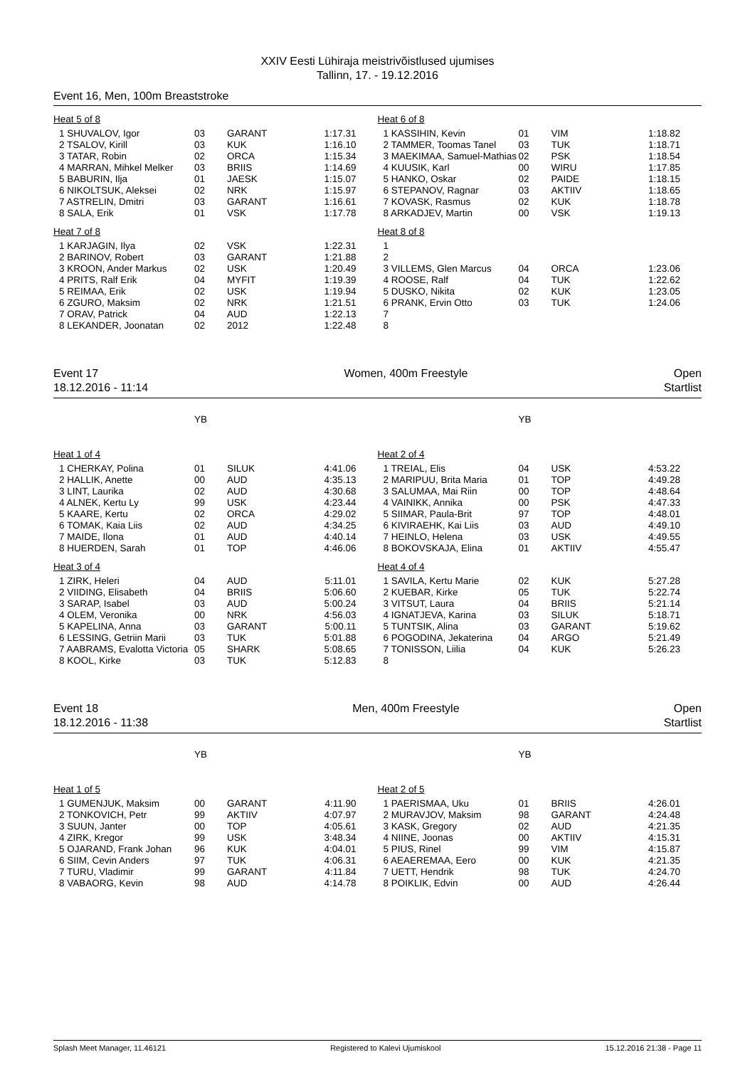XXIV Eesti Lühiraja meistrivõistlused ujumises
Tallinn, 17. - 19.12.2016
Event 16, Men, 100m Breaststroke
| Heat 5 of 8 | | | |
| 1 SHUVALOV, Igor | 03 | GARANT | 1:17.31 |
| 2 TSALOV, Kirill | 03 | KUK | 1:16.10 |
| 3 TATAR, Robin | 02 | ORCA | 1:15.34 |
| 4 MARRAN, Mihkel Melker | 03 | BRIIS | 1:14.69 |
| 5 BABURIN, Ilja | 01 | JAESK | 1:15.07 |
| 6 NIKOLTSUK, Aleksei | 02 | NRK | 1:15.97 |
| 7 ASTRELIN, Dmitri | 03 | GARANT | 1:16.61 |
| 8 SALA, Erik | 01 | VSK | 1:17.78 |
| Heat 7 of 8 | | | |
| 1 KARJAGIN, Ilya | 02 | VSK | 1:22.31 |
| 2 BARINOV, Robert | 03 | GARANT | 1:21.88 |
| 3 KROON, Ander Markus | 02 | USK | 1:20.49 |
| 4 PRITS, Ralf Erik | 04 | MYFIT | 1:19.39 |
| 5 REIMAA, Erik | 02 | USK | 1:19.94 |
| 6 ZGURO, Maksim | 02 | NRK | 1:21.51 |
| 7 ORAV, Patrick | 04 | AUD | 1:22.13 |
| 8 LEKANDER, Joonatan | 02 | 2012 | 1:22.48 |
| Heat 6 of 8 | | | |
| 1 KASSIHIN, Kevin | 01 | VIM | 1:18.82 |
| 2 TAMMER, Toomas Tanel | 03 | TUK | 1:18.71 |
| 3 MAEKIMAA, Samuel-Mathias | 02 | PSK | 1:18.54 |
| 4 KUUSIK, Karl | 00 | WIRU | 1:17.85 |
| 5 HANKO, Oskar | 02 | PAIDE | 1:18.15 |
| 6 STEPANOV, Ragnar | 03 | AKTIIV | 1:18.65 |
| 7 KOVASK, Rasmus | 02 | KUK | 1:18.78 |
| 8 ARKADJEV, Martin | 00 | VSK | 1:19.13 |
| Heat 8 of 8 | | | |
| 1 | | | |
| 2 | | | |
| 3 VILLEMS, Glen Marcus | 04 | ORCA | 1:23.06 |
| 4 ROOSE, Ralf | 04 | TUK | 1:22.62 |
| 5 DUSKO, Nikita | 02 | KUK | 1:23.05 |
| 6 PRANK, Ervin Otto | 03 | TUK | 1:24.06 |
| 7 | | | |
| 8 | | | |
Event 17
18.12.2016 - 11:14
Women, 400m Freestyle Open
Startlist
| | YB | | |
| Heat 1 of 4 | | | |
| 1 CHERKAY, Polina | 01 | SILUK | 4:41.06 |
| 2 HALLIK, Anette | 00 | AUD | 4:35.13 |
| 3 LINT, Laurika | 02 | AUD | 4:30.68 |
| 4 ALNEK, Kertu Ly | 99 | USK | 4:23.44 |
| 5 KAARE, Kertu | 02 | ORCA | 4:29.02 |
| 6 TOMAK, Kaia Liis | 02 | AUD | 4:34.25 |
| 7 MAIDE, Ilona | 01 | AUD | 4:40.14 |
| 8 HUERDEN, Sarah | 01 | TOP | 4:46.06 |
| Heat 3 of 4 | | | |
| 1 ZIRK, Heleri | 04 | AUD | 5:11.01 |
| 2 VIIDING, Elisabeth | 04 | BRIIS | 5:06.60 |
| 3 SARAP, Isabel | 03 | AUD | 5:00.24 |
| 4 OLEM, Veronika | 00 | NRK | 4:56.03 |
| 5 KAPELINA, Anna | 03 | GARANT | 5:00.11 |
| 6 LESSING, Getriin Marii | 03 | TUK | 5:01.88 |
| 7 AABRAMS, Evalotta Victoria | 05 | SHARK | 5:08.65 |
| 8 KOOL, Kirke | 03 | TUK | 5:12.83 |
| | YB | | |
| Heat 2 of 4 | | | |
| 1 TREIAL, Elis | 04 | USK | 4:53.22 |
| 2 MARIPUU, Brita Maria | 01 | TOP | 4:49.28 |
| 3 SALUMAA, Mai Riin | 00 | TOP | 4:48.64 |
| 4 VAINIKK, Annika | 00 | PSK | 4:47.33 |
| 5 SIIMAR, Paula-Brit | 97 | TOP | 4:48.01 |
| 6 KIVIRAEHK, Kai Liis | 03 | AUD | 4:49.10 |
| 7 HEINLO, Helena | 03 | USK | 4:49.55 |
| 8 BOKOVSKAJA, Elina | 01 | AKTIIV | 4:55.47 |
| Heat 4 of 4 | | | |
| 1 SAVILA, Kertu Marie | 02 | KUK | 5:27.28 |
| 2 KUEBAR, Kirke | 05 | TUK | 5:22.74 |
| 3 VITSUT, Laura | 04 | BRIIS | 5:21.14 |
| 4 IGNATJEVA, Karina | 03 | SILUK | 5:18.71 |
| 5 TUNTSIK, Alina | 03 | GARANT | 5:19.62 |
| 6 POGODINA, Jekaterina | 04 | ARGO | 5:21.49 |
| 7 TONISSON, Liilia | 04 | KUK | 5:26.23 |
| 8 | | | |
Event 18
18.12.2016 - 11:38
Men, 400m Freestyle Open
Startlist
| | YB | | |
| Heat 1 of 5 | | | |
| 1 GUMENJUK, Maksim | 00 | GARANT | 4:11.90 |
| 2 TONKOVICH, Petr | 99 | AKTIIV | 4:07.97 |
| 3 SUUN, Janter | 00 | TOP | 4:05.61 |
| 4 ZIRK, Kregor | 99 | USK | 3:48.34 |
| 5 OJARAND, Frank Johan | 96 | KUK | 4:04.01 |
| 6 SIIM, Cevin Anders | 97 | TUK | 4:06.31 |
| 7 TURU, Vladimir | 99 | GARANT | 4:11.84 |
| 8 VABAORG, Kevin | 98 | AUD | 4:14.78 |
| | YB | | |
| Heat 2 of 5 | | | |
| 1 PAERISMAA, Uku | 01 | BRIIS | 4:26.01 |
| 2 MURAVJOV, Maksim | 98 | GARANT | 4:24.48 |
| 3 KASK, Gregory | 02 | AUD | 4:21.35 |
| 4 NIINE, Joonas | 00 | AKTIIV | 4:15.31 |
| 5 PIUS, Rinel | 99 | VIM | 4:15.87 |
| 6 AEAEREMAA, Eero | 00 | KUK | 4:21.35 |
| 7 UETT, Hendrik | 98 | TUK | 4:24.70 |
| 8 POIKLIK, Edvin | 00 | AUD | 4:26.44 |
Splash Meet Manager, 11.46121 Registered to Kalevi Ujumiskool 15.12.2016 21:38 - Page 11